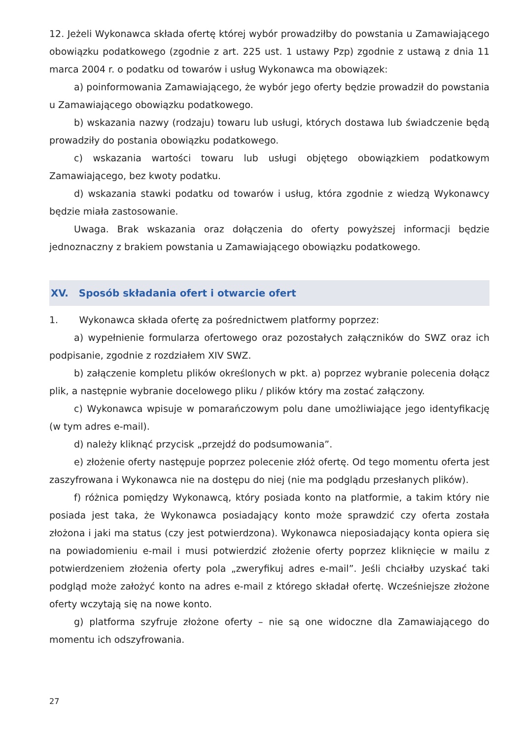12. Jeżeli Wykonawca składa ofertę której wybór prowadziłby do powstania u Zamawiającego obowiązku podatkowego (zgodnie z art. 225 ust. 1 ustawy Pzp) zgodnie z ustawą z dnia 11 marca 2004 r. o podatku od towarów i usług Wykonawca ma obowiązek:
a) poinformowania Zamawiającego, że wybór jego oferty będzie prowadził do powstania u Zamawiającego obowiązku podatkowego.
b) wskazania nazwy (rodzaju) towaru lub usługi, których dostawa lub świadczenie będą prowadziły do postania obowiązku podatkowego.
c) wskazania wartości towaru lub usługi objętego obowiązkiem podatkowym Zamawiającego, bez kwoty podatku.
d) wskazania stawki podatku od towarów i usług, która zgodnie z wiedzą Wykonawcy będzie miała zastosowanie.
Uwaga. Brak wskazania oraz dołączenia do oferty powyższej informacji będzie jednoznaczny z brakiem powstania u Zamawiającego obowiązku podatkowego.
XV. Sposób składania ofert i otwarcie ofert
1. Wykonawca składa ofertę za pośrednictwem platformy poprzez:
a) wypełnienie formularza ofertowego oraz pozostałych załączników do SWZ oraz ich podpisanie, zgodnie z rozdziałem XIV SWZ.
b) załączenie kompletu plików określonych w pkt. a) poprzez wybranie polecenia dołącz plik, a następnie wybranie docelowego pliku / plików który ma zostać załączony.
c) Wykonawca wpisuje w pomarańczowym polu dane umożliwiające jego identyfikację (w tym adres e-mail).
d) należy kliknąć przycisk „przejdź do podsumowania”.
e) złożenie oferty następuje poprzez polecenie złóż ofertę. Od tego momentu oferta jest zaszyfrowana i Wykonawca nie na dostępu do niej (nie ma podglądu przesłanych plików).
f) różnica pomiędzy Wykonawcą, który posiada konto na platformie, a takim który nie posiada jest taka, że Wykonawca posiadający konto może sprawdzić czy oferta została złożona i jaki ma status (czy jest potwierdzona). Wykonawca nieposiadający konta opiera się na powiadomieniu e-mail i musi potwierdzić złożenie oferty poprzez kliknięcie w mailu z potwierdzeniem złożenia oferty pola „zweryfikuj adres e-mail”. Jeśli chciałby uzyskać taki podgląd może założyć konto na adres e-mail z którego składał ofertę. Wcześniejsze złożone oferty wczytają się na nowe konto.
g) platforma szyfruje złożone oferty – nie są one widoczne dla Zamawiającego do momentu ich odszyfrowania.
27